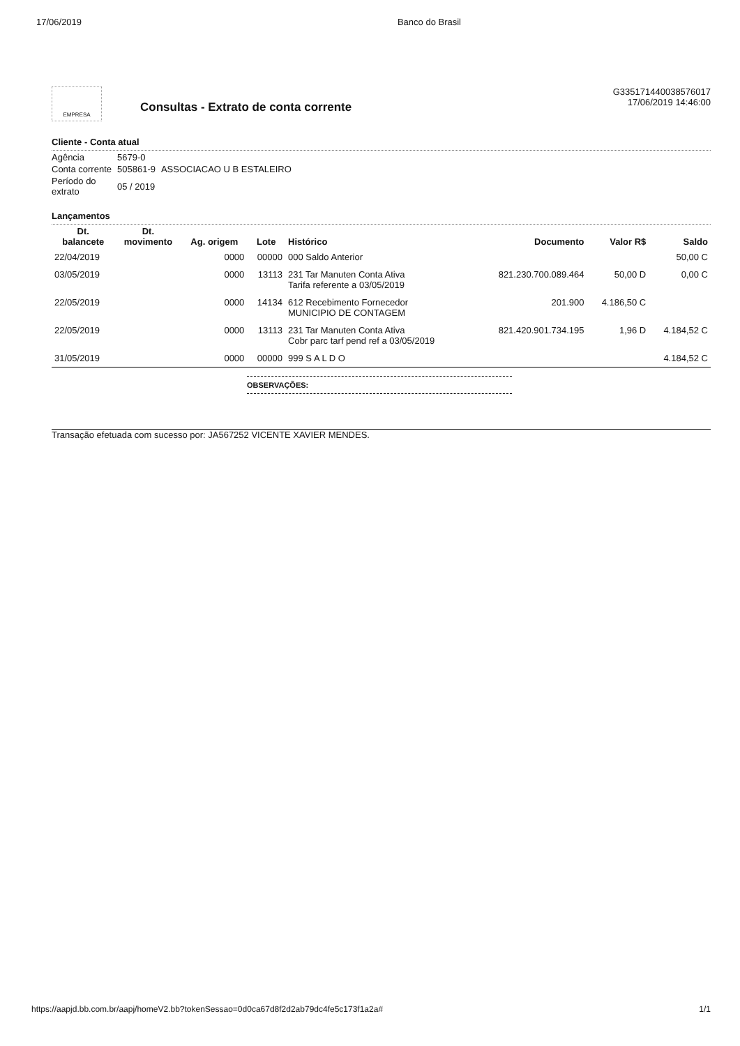17/06/2019 Banco do Brasil
EMPRESA
Consultas - Extrato de conta corrente
G335171440038576017
17/06/2019 14:46:00
Cliente - Conta atual
| Agência | 5679-0 | |
| Conta corrente | 505861-9 | ASSOCIACAO U B ESTALEIRO |
| Período do extrato | 05 / 2019 | |
Lançamentos
| Dt. balancete | Dt. movimento | Ag. origem | Lote | Histórico | Documento | Valor R$ | Saldo |
| --- | --- | --- | --- | --- | --- | --- | --- |
| 22/04/2019 | | 0000 | 00000 | 000 Saldo Anterior | | | 50,00 C |
| 03/05/2019 | | 0000 | 13113 | 231 Tar Manuten Conta Ativa Tarifa referente a 03/05/2019 | 821.230.700.089.464 | 50,00 D | 0,00 C |
| 22/05/2019 | | 0000 | 14134 | 612 Recebimento Fornecedor MUNICIPIO DE CONTAGEM | 201.900 | 4.186,50 C | |
| 22/05/2019 | | 0000 | 13113 | 231 Tar Manuten Conta Ativa Cobr parc tarf pend ref a 03/05/2019 | 821.420.901.734.195 | 1,96 D | 4.184,52 C |
| 31/05/2019 | | 0000 | 00000 | 999 S A L D O | | | 4.184,52 C |
OBSERVAÇÕES:
Transação efetuada com sucesso por: JA567252 VICENTE XAVIER MENDES.
https://aapjd.bb.com.br/aapj/homeV2.bb?tokenSessao=0d0ca67d8f2d2ab79dc4fe5c173f1a2a# 1/1